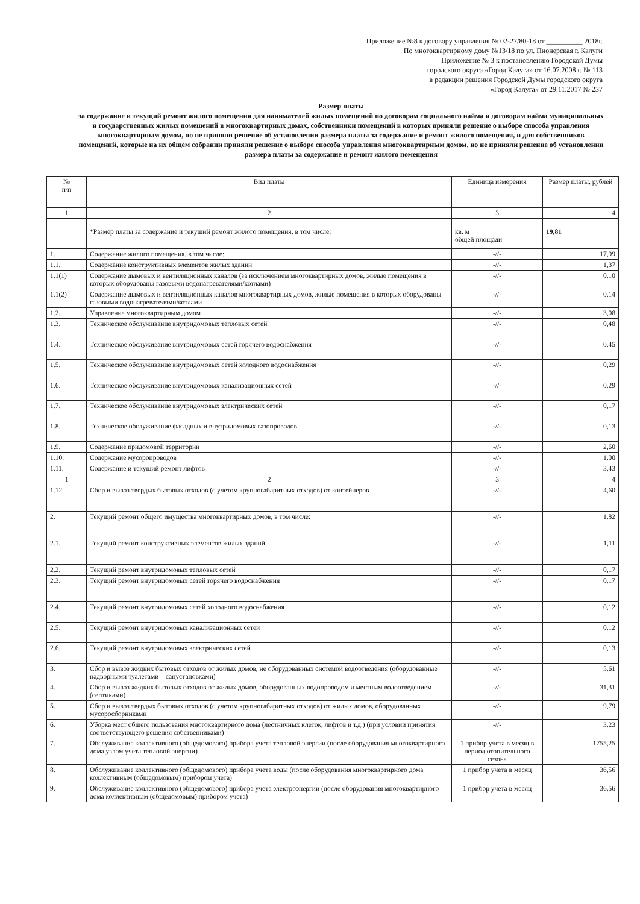Приложение №8 к договору управления № 02-27/80-18 от __________ 2018г.
По многоквартирному дому №13/18 по ул. Пионерская г. Калуги
Приложение № 3 к постановлению Городской Думы
городского округа «Город Калуга» от 16.07.2008 г. № 113
в редакции решения Городской Думы городского округа
«Город Калуга» от 29.11.2017 № 237
Размер платы
за содержание и текущий ремонт жилого помещения для нанимателей жилых помещений по договорам социального найма и договорам найма муниципальных и государственных жилых помещений в многоквартирных домах, собственники помещений в которых приняли решение о выборе способа управления многоквартирным домом, но не приняли решение об установлении размера платы за содержание и ремонт жилого помещения, и для собственников помещений, которые на их общем собрании приняли решение о выборе способа управления многоквартирным домом, но не приняли решение об установлении размера платы за содержание и ремонт жилого помещения
| № п/п | Вид платы | Единица измерения | Размер платы, рублей |
| --- | --- | --- | --- |
| 1 | 2 | 3 | 4 |
| | *Размер платы за содержание и текущий ремонт жилого помещения, в том числе: | кв. м общей площади | 19,81 |
| 1. | Содержание жилого помещения, в том числе: | -//- | 17,99 |
| 1.1. | Содержание конструктивных элементов жилых зданий | -//- | 1,37 |
| 1.1(1) | Содержание дымовых и вентиляционных каналов (за исключением многоквартирных домов, жилые помещения в которых оборудованы газовыми водонагревателями/котлами) | -//- | 0,10 |
| 1.1(2) | Содержание дымовых и вентиляционных каналов многоквартирных домов, жилые помещения в которых оборудованы газовыми водонагревателями/котлами | -//- | 0,14 |
| 1.2. | Управление многоквартирным домом | -//- | 3,08 |
| 1.3. | Техническое обслуживание внутридомовых тепловых сетей | -//- | 0,48 |
| 1.4. | Техническое обслуживание внутридомовых сетей горячего водоснабжения | -//- | 0,45 |
| 1.5. | Техническое обслуживание внутридомовых сетей холодного водоснабжения | -//- | 0,29 |
| 1.6. | Техническое обслуживание внутридомовых канализационных сетей | -//- | 0,29 |
| 1.7. | Техническое обслуживание внутридомовых электрических сетей | -//- | 0,17 |
| 1.8. | Техническое обслуживание фасадных и внутридомовых газопроводов | -//- | 0,13 |
| 1.9. | Содержание придомовой территории | -//- | 2,60 |
| 1.10. | Содержание мусоропроводов | -//- | 1,00 |
| 1.11. | Содержание и текущий ремонт лифтов | -//- | 3,43 |
| 1 | 2 | 3 | 4 |
| 1.12. | Сбор и вывоз твердых бытовых отходов (с учетом крупногабаритных отходов) от контейнеров | -//- | 4,60 |
| 2. | Текущий ремонт общего имущества многоквартирных домов, в том числе: | -//- | 1,82 |
| 2.1. | Текущий ремонт конструктивных элементов жилых зданий | -//- | 1,11 |
| 2.2. | Текущий ремонт внутридомовых тепловых сетей | -//- | 0,17 |
| 2.3. | Текущий ремонт внутридомовых сетей горячего водоснабжения | -//- | 0,17 |
| 2.4. | Текущий ремонт внутридомовых сетей холодного водоснабжения | -//- | 0,12 |
| 2.5. | Текущий ремонт внутридомовых канализационных сетей | -//- | 0,12 |
| 2.6. | Текущий ремонт внутридомовых электрических сетей | -//- | 0,13 |
| 3. | Сбор и вывоз жидких бытовых отходов от жилых домов, не оборудованных системой водоотведения (оборудованные надворными туалетами – санустановками) | -//- | 5,61 |
| 4. | Сбор и вывоз жидких бытовых отходов от жилых домов, оборудованных водопроводом и местным водоотведением (септиками) | -//- | 31,31 |
| 5. | Сбор и вывоз твердых бытовых отходов (с учетом крупногабаритных отходов) от жилых домов, оборудованных мусоросборниками | -//- | 9,79 |
| 6. | Уборка мест общего пользования многоквартирного дома (лестничных клеток, лифтов и т.д.) (при условии принятия соответствующего решения собственниками) | -//- | 3,23 |
| 7. | Обслуживание коллективного (общедомового) прибора учета тепловой энергии (после оборудования многоквартирного дома узлом учета тепловой энергии) | 1 прибор учета в месяц в период отопительного сезона | 1755,25 |
| 8. | Обслуживание коллективного (общедомового) прибора учета воды (после оборудования многоквартирного дома коллективным (общедомовым) прибором учета) | 1 прибор учета в месяц | 36,56 |
| 9. | Обслуживание коллективного (общедомового) прибора учета электроэнергии (после оборудования многоквартирного дома коллективным (общедомовым) прибором учета) | 1 прибор учета в месяц | 36,56 |